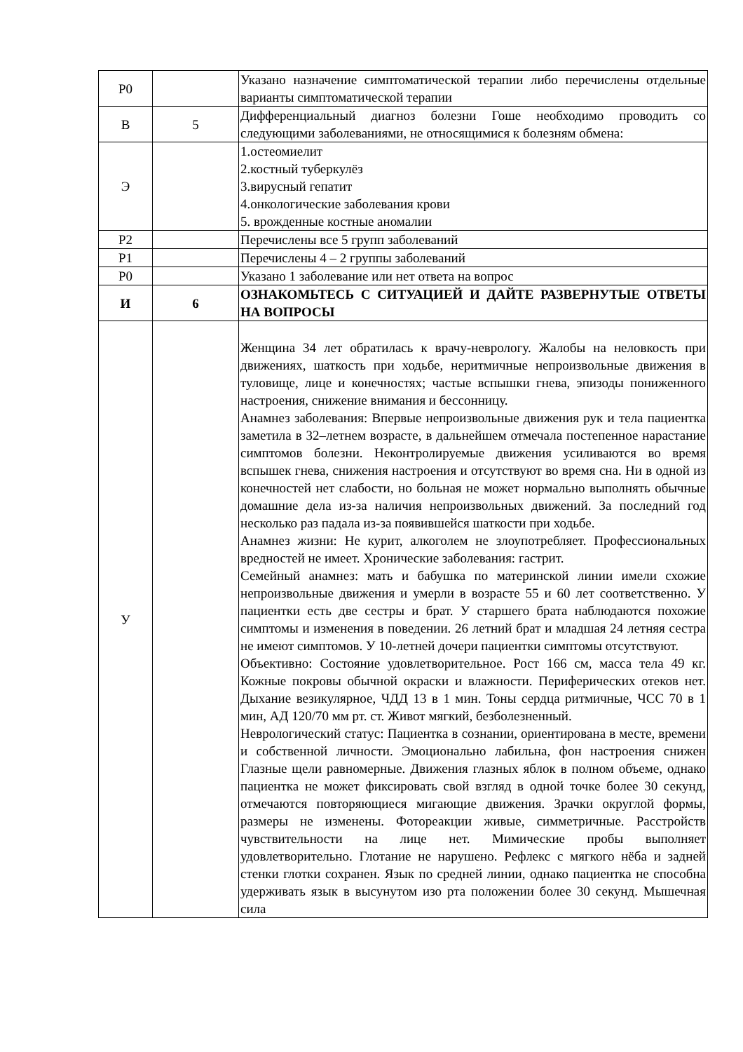| Р0 | | Указано назначение симптоматической терапии либо перечислены отдельные варианты симптоматической терапии |
| В | 5 | Дифференциальный диагноз болезни Гоше необходимо проводить со следующими заболеваниями, не относящимися к болезням обмена: |
| Э | | 1.остеомиелит 2.костный туберкулёз 3.вирусный гепатит 4.онкологические заболевания крови 5. врожденные костные аномалии |
| Р2 | | Перечислены все 5 групп заболеваний |
| Р1 | | Перечислены 4 – 2 группы заболеваний |
| Р0 | | Указано 1 заболевание или нет ответа на вопрос |
| И | 6 | ОЗНАКОМЬТЕСЬ С СИТУАЦИЕЙ И ДАЙТЕ РАЗВЕРНУТЫЕ ОТВЕТЫ НА ВОПРОСЫ |
| У | | Женщина 34 лет обратилась к врачу-неврологу. Жалобы на неловкость при движениях, шаткость при ходьбе, неритмичные непроизвольные движения в туловище, лице и конечностях; частые вспышки гнева, эпизоды пониженного настроения, снижение внимания и бессонницу. Анамнез заболевания: Впервые непроизвольные движения рук и тела пациентка заметила в 32–летнем возрасте, в дальнейшем отмечала постепенное нарастание симптомов болезни. Неконтролируемые движения усиливаются во время вспышек гнева, снижения настроения и отсутствуют во время сна. Ни в одной из конечностей нет слабости, но больная не может нормально выполнять обычные домашние дела из-за наличия непроизвольных движений. За последний год несколько раз падала из-за появившейся шаткости при ходьбе. Анамнез жизни: Не курит, алкоголем не злоупотребляет. Профессиональных вредностей не имеет. Хронические заболевания: гастрит. Семейный анамнез: мать и бабушка по материнской линии имели схожие непроизвольные движения и умерли в возрасте 55 и 60 лет соответственно. У пациентки есть две сестры и брат. У старшего брата наблюдаются похожие симптомы и изменения в поведении. 26 летний брат и младшая 24 летняя сестра не имеют симптомов. У 10-летней дочери пациентки симптомы отсутствуют. Объективно: Состояние удовлетворительное. Рост 166 см, масса тела 49 кг. Кожные покровы обычной окраски и влажности. Периферических отеков нет. Дыхание везикулярное, ЧДД 13 в 1 мин. Тоны сердца ритмичные, ЧСС 70 в 1 мин, АД 120/70 мм рт. ст. Живот мягкий, безболезненный. Неврологический статус: Пациентка в сознании, ориентирована в месте, времени и собственной личности. Эмоционально лабильна, фон настроения снижен Глазные щели равномерные. Движения глазных яблок в полном объеме, однако пациентка не может фиксировать свой взгляд в одной точке более 30 секунд, отмечаются повторяющиеся мигающие движения. Зрачки округлой формы, размеры не изменены. Фотореакции живые, симметричные. Расстройств чувствительности на лице нет. Мимические пробы выполняет удовлетворительно. Глотание не нарушено. Рефлекс с мягкого нёба и задней стенки глотки сохранен. Язык по средней линии, однако пациентка не способна удерживать язык в высунутом изо рта положении более 30 секунд. Мышечная сила |